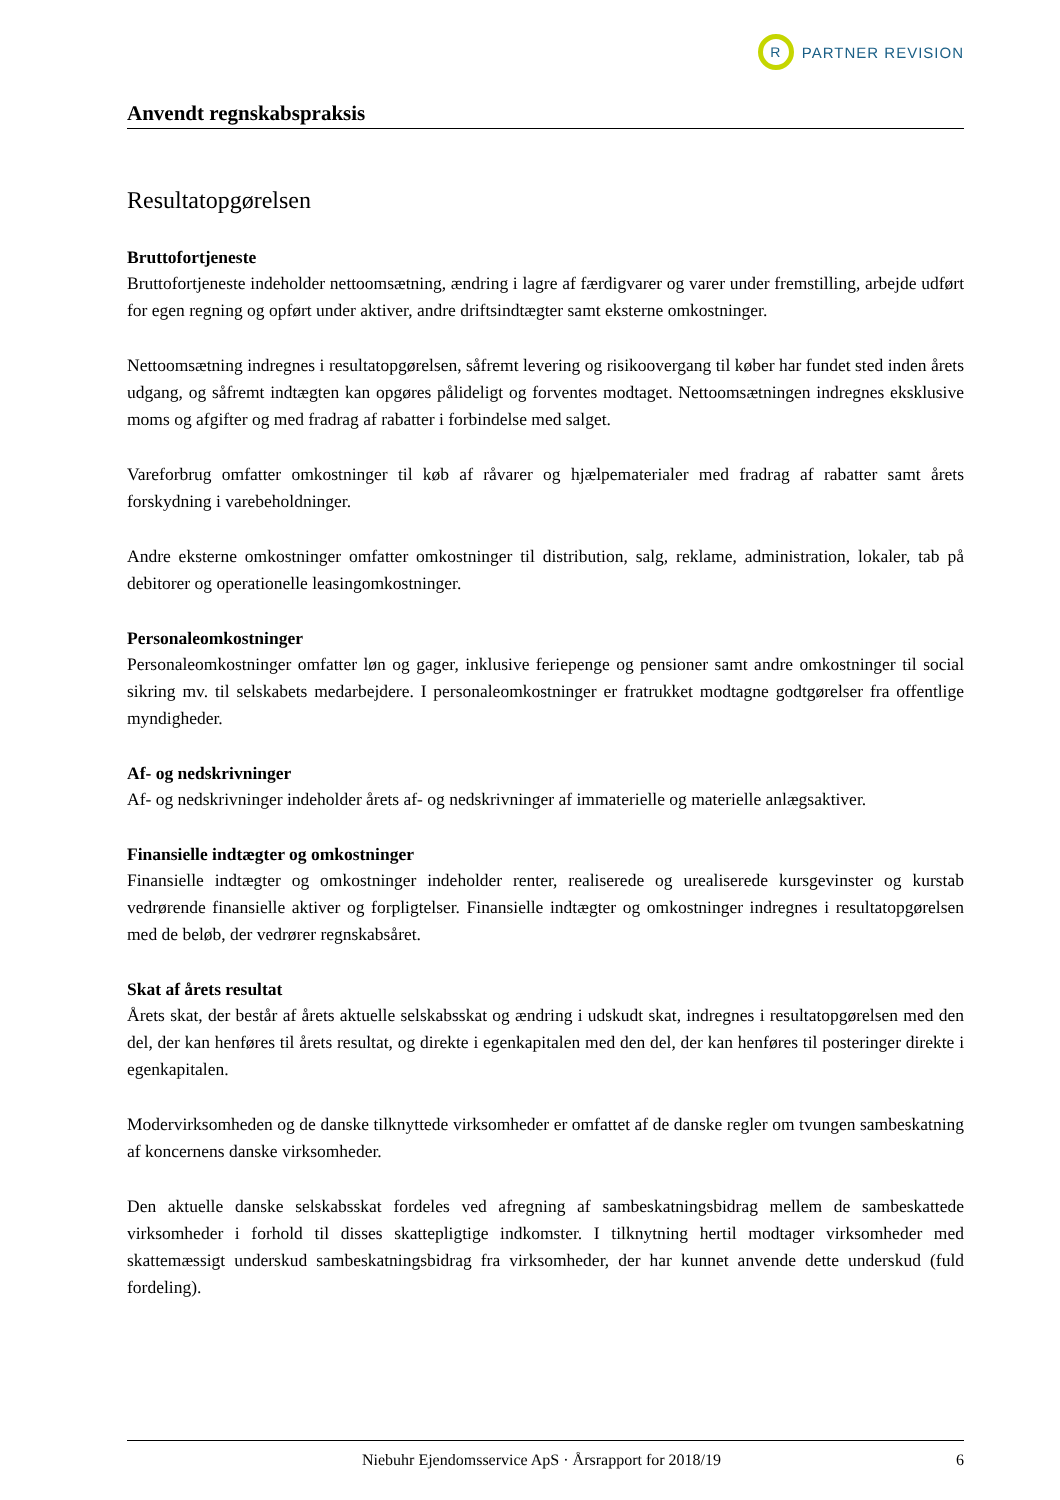R
PARTNER REVISION
Anvendt regnskabspraksis
Resultatopgørelsen
Bruttofortjeneste
Bruttofortjeneste indeholder nettoomsætning, ændring i lagre af færdigvarer og varer under fremstilling, arbejde udført for egen regning og opført under aktiver, andre driftsindtægter samt eksterne omkostninger.
Nettoomsætning indregnes i resultatopgørelsen, såfremt levering og risikoovergang til køber har fundet sted inden årets udgang, og såfremt indtægten kan opgøres pålideligt og forventes modtaget. Nettoomsætningen indregnes eksklusive moms og afgifter og med fradrag af rabatter i forbindelse med salget.
Vareforbrug omfatter omkostninger til køb af råvarer og hjælpematerialer med fradrag af rabatter samt årets forskydning i varebeholdninger.
Andre eksterne omkostninger omfatter omkostninger til distribution, salg, reklame, administration, lokaler, tab på debitorer og operationelle leasingomkostninger.
Personaleomkostninger
Personaleomkostninger omfatter løn og gager, inklusive feriepenge og pensioner samt andre omkostninger til social sikring mv. til selskabets medarbejdere. I personaleomkostninger er fratrukket modtagne godtgørelser fra offentlige myndigheder.
Af- og nedskrivninger
Af- og nedskrivninger indeholder årets af- og nedskrivninger af immaterielle og materielle anlægsaktiver.
Finansielle indtægter og omkostninger
Finansielle indtægter og omkostninger indeholder renter, realiserede og urealiserede kursgevinster og kurstab vedrørende finansielle aktiver og forpligtelser. Finansielle indtægter og omkostninger indregnes i resultatopgørelsen med de beløb, der vedrører regnskabsåret.
Skat af årets resultat
Årets skat, der består af årets aktuelle selskabsskat og ændring i udskudt skat, indregnes i resultatopgørelsen med den del, der kan henføres til årets resultat, og direkte i egenkapitalen med den del, der kan henføres til posteringer direkte i egenkapitalen.
Modervirksomheden og de danske tilknyttede virksomheder er omfattet af de danske regler om tvungen sambeskatning af koncernens danske virksomheder.
Den aktuelle danske selskabsskat fordeles ved afregning af sambeskatningsbidrag mellem de sambeskattede virksomheder i forhold til disses skattepligtige indkomster. I tilknytning hertil modtager virksomheder med skattemæssigt underskud sambeskatningsbidrag fra virksomheder, der har kunnet anvende dette underskud (fuld fordeling).
Niebuhr Ejendomsservice ApS · Årsrapport for 2018/19 6